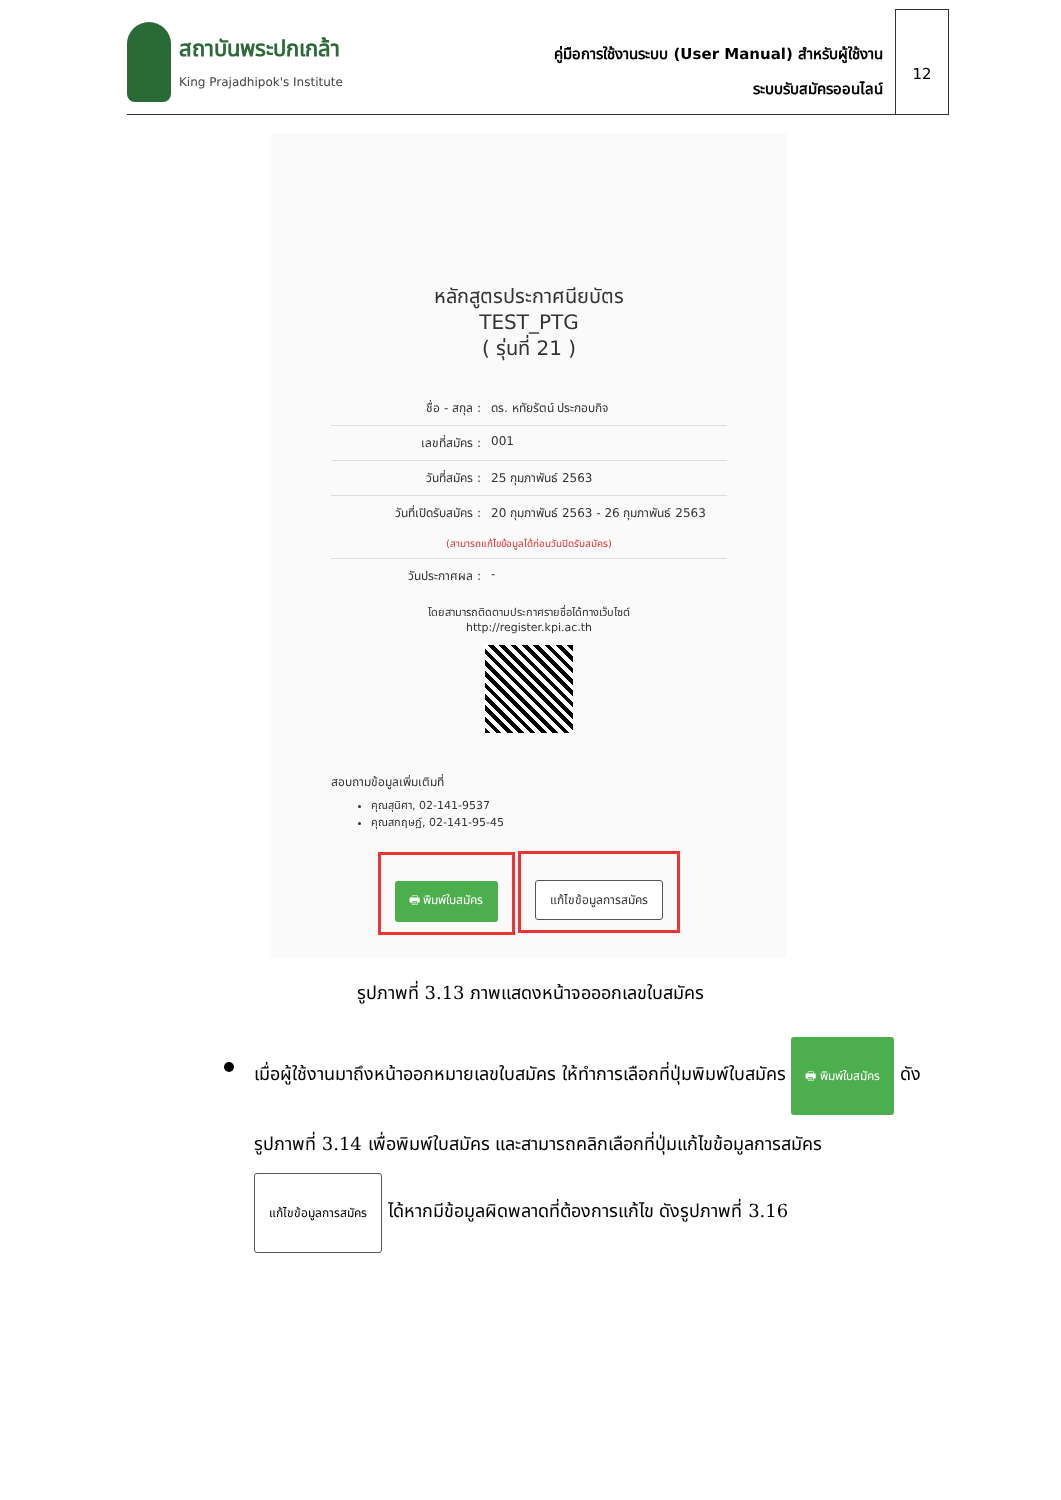สถาบันพระปกเกล้า
King Prajadhipok's Institute
คู่มือการใช้งานระบบ (User Manual) สำหรับผู้ใช้งาน
ระบบรับสมัครออนไลน์
12
หลักสูตรประกาศนียบัตร
TEST_PTG
( รุ่นที่ 21 )
ชื่อ - สกุล : ดร. หทัยรัตน์ ประกอบกิจ
เลขที่สมัคร : 001
วันที่สมัคร : 25 กุมภาพันธ์ 2563
วันที่เปิดรับสมัคร : 20 กุมภาพันธ์ 2563 - 26 กุมภาพันธ์ 2563
(สามารถแก้ไขข้อมูลได้ก่อนวันปิดรับสมัคร)
วันประกาศผล : -
โดยสามารถติดตามประกาศรายชื่อได้ทางเว็บไซต์
http://register.kpi.ac.th
สอบถามข้อมูลเพิ่มเติมที่
คุณสุนิศา, 02-141-9537
คุณสกฤษฏ์, 02-141-95-45
🖶 พิมพ์ใบสมัคร แก้ไขข้อมูลการสมัคร
รูปภาพที่ 3.13 ภาพแสดงหน้าจอออกเลขใบสมัคร
เมื่อผู้ใช้งานมาถึงหน้าออกหมายเลขใบสมัคร ให้ทำการเลือกที่ปุ่มพิมพ์ใบสมัคร 🖶 พิมพ์ใบสมัคร ดังรูปภาพที่ 3.14 เพื่อพิมพ์ใบสมัคร และสามารถคลิกเลือกที่ปุ่มแก้ไขข้อมูลการสมัคร แก้ไขข้อมูลการสมัคร ได้หากมีข้อมูลผิดพลาดที่ต้องการแก้ไข ดังรูปภาพที่ 3.16